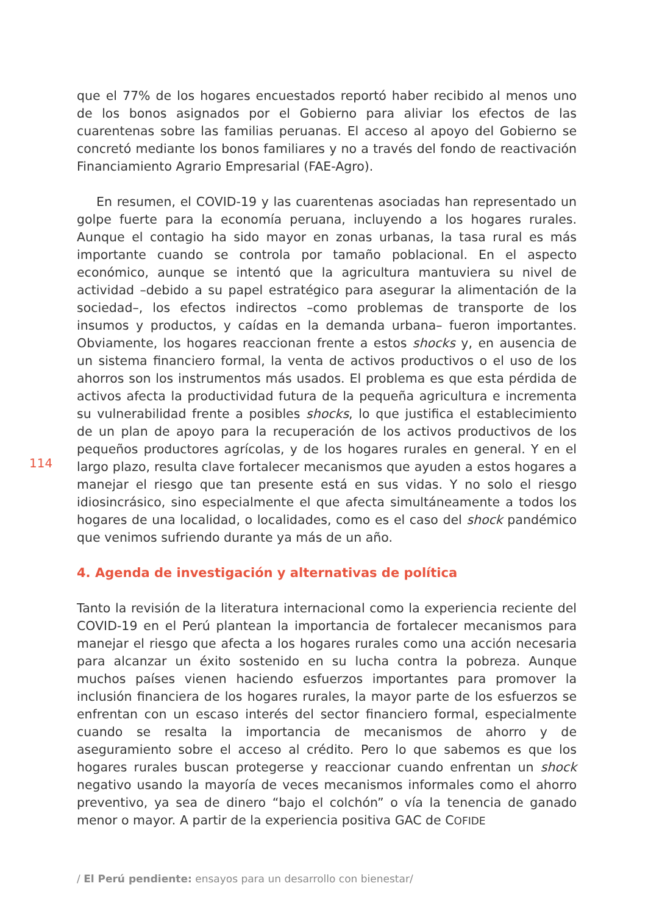114
que el 77% de los hogares encuestados reportó haber recibido al menos uno de los bonos asignados por el Gobierno para aliviar los efectos de las cuarentenas sobre las familias peruanas. El acceso al apoyo del Gobierno se concretó mediante los bonos familiares y no a través del fondo de reactivación Financiamiento Agrario Empresarial (FAE-Agro).
En resumen, el COVID-19 y las cuarentenas asociadas han representado un golpe fuerte para la economía peruana, incluyendo a los hogares rurales. Aunque el contagio ha sido mayor en zonas urbanas, la tasa rural es más importante cuando se controla por tamaño poblacional. En el aspecto económico, aunque se intentó que la agricultura mantuviera su nivel de actividad –debido a su papel estratégico para asegurar la alimentación de la sociedad–, los efectos indirectos –como problemas de transporte de los insumos y productos, y caídas en la demanda urbana– fueron importantes. Obviamente, los hogares reaccionan frente a estos shocks y, en ausencia de un sistema financiero formal, la venta de activos productivos o el uso de los ahorros son los instrumentos más usados. El problema es que esta pérdida de activos afecta la productividad futura de la pequeña agricultura e incrementa su vulnerabilidad frente a posibles shocks, lo que justifica el establecimiento de un plan de apoyo para la recuperación de los activos productivos de los pequeños productores agrícolas, y de los hogares rurales en general. Y en el largo plazo, resulta clave fortalecer mecanismos que ayuden a estos hogares a manejar el riesgo que tan presente está en sus vidas. Y no solo el riesgo idiosincrásico, sino especialmente el que afecta simultáneamente a todos los hogares de una localidad, o localidades, como es el caso del shock pandémico que venimos sufriendo durante ya más de un año.
4. Agenda de investigación y alternativas de política
Tanto la revisión de la literatura internacional como la experiencia reciente del COVID-19 en el Perú plantean la importancia de fortalecer mecanismos para manejar el riesgo que afecta a los hogares rurales como una acción necesaria para alcanzar un éxito sostenido en su lucha contra la pobreza. Aunque muchos países vienen haciendo esfuerzos importantes para promover la inclusión financiera de los hogares rurales, la mayor parte de los esfuerzos se enfrentan con un escaso interés del sector financiero formal, especialmente cuando se resalta la importancia de mecanismos de ahorro y de aseguramiento sobre el acceso al crédito. Pero lo que sabemos es que los hogares rurales buscan protegerse y reaccionar cuando enfrentan un shock negativo usando la mayoría de veces mecanismos informales como el ahorro preventivo, ya sea de dinero “bajo el colchón” o vía la tenencia de ganado menor o mayor. A partir de la experiencia positiva GAC de COFIDE
/ El Perú pendiente: ensayos para un desarrollo con bienestar/